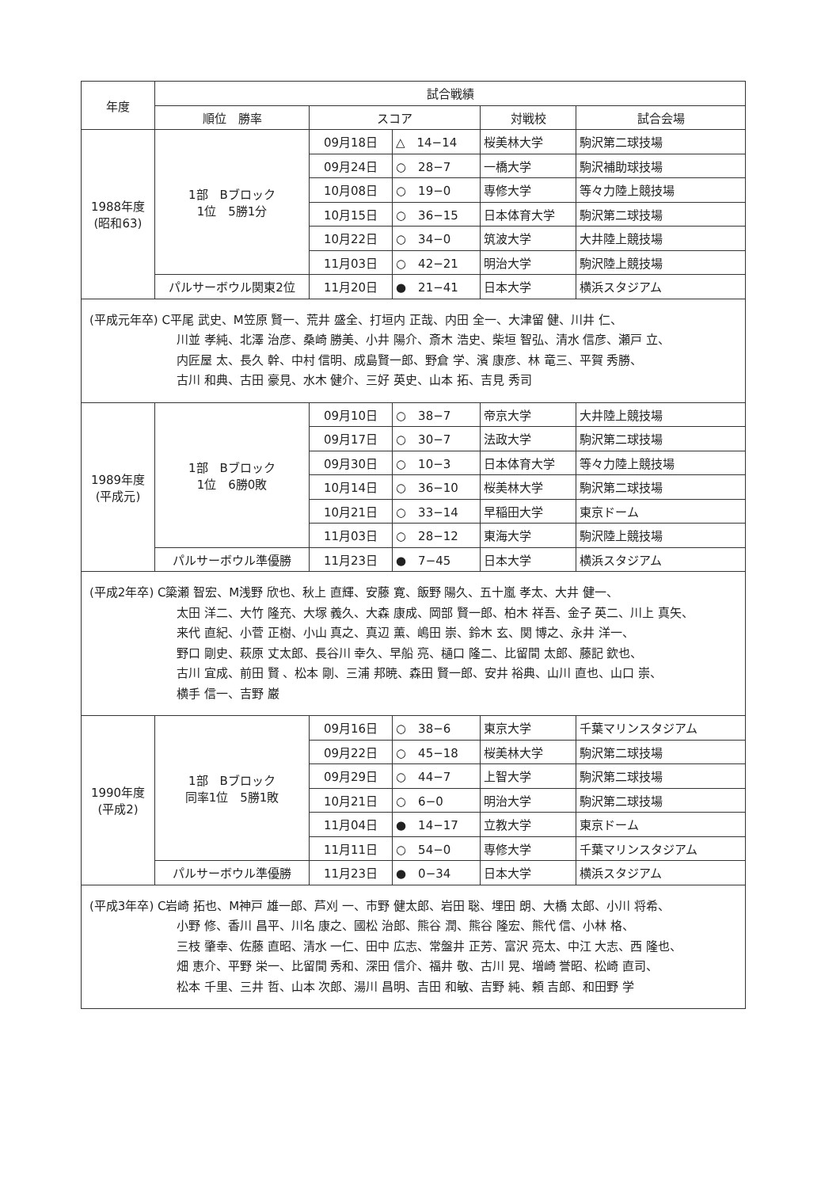| 年度 | 試合戦績 | | | | |
| --- | --- | --- | --- | --- | --- |
| | 順位 勝率 | スコア | | 対戦校 | 試合会場 |
| 1988年度 (昭和63) | 1部 Bブロック 1位 5勝1分 | 09月18日 | △ 14−14 | 桜美林大学 | 駒沢第二球技場 |
| | | 09月24日 | ○ 28−7 | 一橋大学 | 駒沢補助球技場 |
| | | 10月08日 | ○ 19−0 | 専修大学 | 等々力陸上競技場 |
| | | 10月15日 | ○ 36−15 | 日本体育大学 | 駒沢第二球技場 |
| | | 10月22日 | ○ 34−0 | 筑波大学 | 大井陸上競技場 |
| | | 11月03日 | ○ 42−21 | 明治大学 | 駒沢陸上競技場 |
| | パルサーボウル関東2位 | 11月20日 | ● 21−41 | 日本大学 | 横浜スタジアム |
| (平成元年卒) C平尾 武史、M笠原 賢一、荒井 盛全、打垣内 正哉、内田 全一、大津留 健、川井 仁、 川並 孝純、北澤 治彦、桑崎 勝美、小井 陽介、斎木 浩史、柴垣 智弘、清水 信彦、瀬戸 立、 内匠屋 太、長久 幹、中村 信明、成島賢一郎、野倉 学、濱 康彦、林 竜三、平賀 秀勝、 古川 和典、古田 豪見、水木 健介、三好 英史、山本 拓、吉見 秀司 | | | | | |
| 1989年度 (平成元) | 1部 Bブロック 1位 6勝0敗 | 09月10日 | ○ 38−7 | 帝京大学 | 大井陸上競技場 |
| | | 09月17日 | ○ 30−7 | 法政大学 | 駒沢第二球技場 |
| | | 09月30日 | ○ 10−3 | 日本体育大学 | 等々力陸上競技場 |
| | | 10月14日 | ○ 36−10 | 桜美林大学 | 駒沢第二球技場 |
| | | 10月21日 | ○ 33−14 | 早稲田大学 | 東京ドーム |
| | | 11月03日 | ○ 28−12 | 東海大学 | 駒沢陸上競技場 |
| | パルサーボウル準優勝 | 11月23日 | ● 7−45 | 日本大学 | 横浜スタジアム |
| (平成2年卒) C簗瀬 智宏、M浅野 欣也、秋上 直輝、安藤 寛、飯野 陽久、五十嵐 孝太、大井 健一、 太田 洋二、大竹 隆充、大塚 義久、大森 康成、岡部 賢一郎、柏木 祥吾、金子 英二、川上 真矢、 来代 直紀、小菅 正樹、小山 真之、真辺 薫、嶋田 崇、鈴木 玄、関 博之、永井 洋一、 野口 剛史、萩原 丈太郎、長谷川 幸久、早船 亮、樋口 隆二、比留間 太郎、藤記 欽也、 古川 宜成、前田 賢 、松本 剛、三浦 邦暁、森田 賢一郎、安井 裕典、山川 直也、山口 崇、 横手 信一、吉野 巌 | | | | | |
| 1990年度 (平成2) | 1部 Bブロック 同率1位 5勝1敗 | 09月16日 | ○ 38−6 | 東京大学 | 千葉マリンスタジアム |
| | | 09月22日 | ○ 45−18 | 桜美林大学 | 駒沢第二球技場 |
| | | 09月29日 | ○ 44−7 | 上智大学 | 駒沢第二球技場 |
| | | 10月21日 | ○ 6−0 | 明治大学 | 駒沢第二球技場 |
| | | 11月04日 | ● 14−17 | 立教大学 | 東京ドーム |
| | | 11月11日 | ○ 54−0 | 専修大学 | 千葉マリンスタジアム |
| | パルサーボウル準優勝 | 11月23日 | ● 0−34 | 日本大学 | 横浜スタジアム |
| (平成3年卒) C岩崎 拓也、M神戸 雄一郎、芦刈 一、市野 健太郎、岩田 聡、埋田 朗、大橋 太郎、小川 将希、 小野 修、香川 昌平、川名 康之、國松 治郎、熊谷 潤、熊谷 隆宏、熊代 信、小林 格、 三枝 肇幸、佐藤 直昭、清水 一仁、田中 広志、常盤井 正芳、富沢 亮太、中江 大志、西 隆也、 畑 恵介、平野 栄一、比留間 秀和、深田 信介、福井 敬、古川 晃、増崎 誉昭、松崎 直司、 松本 千里、三井 哲、山本 次郎、湯川 昌明、吉田 和敏、吉野 純、頼 吉郎、和田野 学 | | | | | |